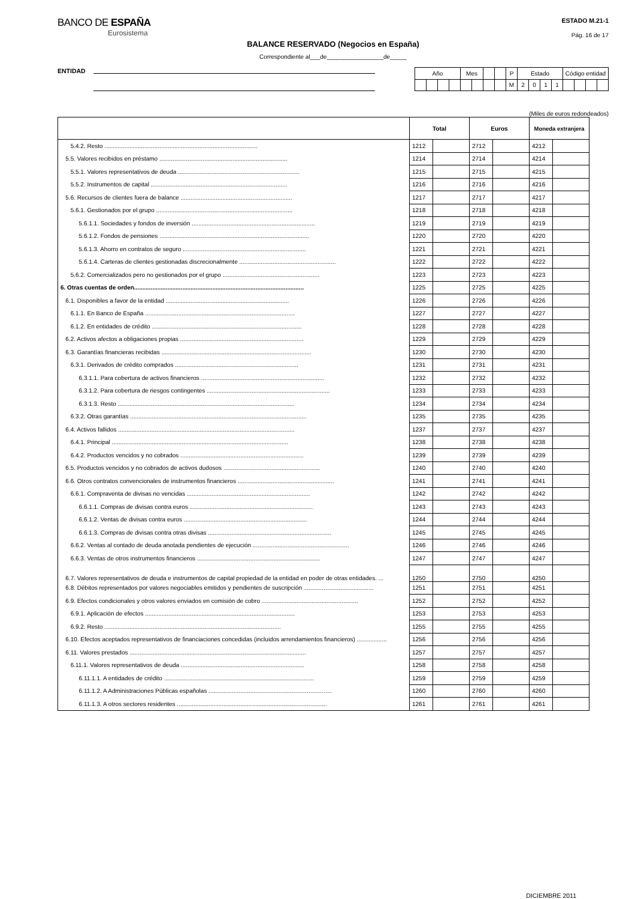BANCO DE ESPAÑA
Eurosistema
ESTADO M.21-1
Pág. 16 de 17
BALANCE RESERVADO (Negocios en España)
Correspondiente al___de_________________de_____
ENTIDAD
| Año | | | | Mes | | | | P | Estado | | | | Código entidad | | | |
| | | | | | | | | M | 2 | 0 | 1 | 1 | | | | |
(Miles de euros redondeados)
| | Total | | Euros | | Moneda extranjera | |
| --- | --- | --- | --- | --- | --- | --- |
| 5.4.2. Resto ............................................................................................ | 1212 | | 2712 | | 4212 | |
| 5.5. Valores recibidos en préstamo ............................................................................. | 1214 | | 2714 | | 4214 | |
| 5.5.1. Valores representativos de deuda ......................................................................... | 1215 | | 2715 | | 4215 | |
| 5.5.2. Instrumentos de capital .................................................................................. | 1216 | | 2716 | | 4216 | |
| 5.6. Recursos de clientes fuera de balance ................................................................... | 1217 | | 2717 | | 4217 | |
| 5.6.1. Gestionados por el grupo .................................................................................. | 1218 | | 2718 | | 4218 | |
| 5.6.1.1. Sociedades y fondos de inversión .......................................................................... | 1219 | | 2719 | | 4219 | |
| 5.6.1.2. Fondos de pensiones .......................................................................................... | 1220 | | 2720 | | 4220 | |
| 5.6.1.3. Ahorro en contratos de seguro .......................................................................... | 1221 | | 2721 | | 4221 | |
| 5.6.1.4. Carteras de clientes gestionadas discrecionalmente .......................................................... | 1222 | | 2722 | | 4222 | |
| 5.6.2. Comercializados pero no gestionados por el grupo .......................................................... | 1223 | | 2723 | | 4223 | |
| 6. Otras cuentas de orden...................................................................................................... | 1225 | | 2725 | | 4225 | |
| 6.1. Disponibles a favor de la entidad .......................................................................... | 1226 | | 2726 | | 4226 | |
| 6.1.1. En Banco de España .......................................................................................... | 1227 | | 2727 | | 4227 | |
| 6.1.2. En entidades de crédito .......................................................................................... | 1228 | | 2728 | | 4228 | |
| 6.2. Activos afectos a obligaciones propias .......................................................................... | 1229 | | 2729 | | 4229 | |
| 6.3. Garantías financieras recibidas .......................................................................................... | 1230 | | 2730 | | 4230 | |
| 6.3.1. Derivados de crédito comprados .......................................................................... | 1231 | | 2731 | | 4231 | |
| 6.3.1.1. Para cobertura de activos financieros .......................................................................... | 1232 | | 2732 | | 4232 | |
| 6.3.1.2. Para cobertura de riesgos contingentes .......................................................................... | 1233 | | 2733 | | 4233 | |
| 6.3.1.3. Resto .......................................................................................................... | 1234 | | 2734 | | 4234 | |
| 6.3.2. Otras garantías .......................................................................................................... | 1235 | | 2735 | | 4235 | |
| 6.4. Activos fallidos .......................................................................................................... | 1237 | | 2737 | | 4237 | |
| 6.4.1. Principal .......................................................................................................... | 1238 | | 2738 | | 4238 | |
| 6.4.2. Productos vencidos y no cobrados .......................................................................... | 1239 | | 2739 | | 4239 | |
| 6.5. Productos vencidos y no cobrados de activos dudosos .......................................................... | 1240 | | 2740 | | 4240 | |
| 6.6. Otros contratos convencionales de instrumentos financieros .......................................................... | 1241 | | 2741 | | 4241 | |
| 6.6.1. Compraventa de divisas no vencidas .......................................................................... | 1242 | | 2742 | | 4242 | |
| 6.6.1.1. Compras de divisas contra euros .......................................................................... | 1243 | | 2743 | | 4243 | |
| 6.6.1.2. Ventas de divisas contra euros .......................................................................... | 1244 | | 2744 | | 4244 | |
| 6.6.1.3. Compras de divisas contra otras divisas .......................................................................... | 1245 | | 2745 | | 4245 | |
| 6.6.2. Ventas al contado de deuda anotada pendientes de ejecución .......................................................... | 1246 | | 2746 | | 4246 | |
| 6.6.3. Ventas de otros instrumentos financieros .......................................................................... | 1247 | | 2747 | | 4247 | |
| 6.7. Valores representativos de deuda e instrumentos de capital propiedad de la entidad en poder de otras entidades. ... | 1250 | | 2750 | | 4250 | |
| 6.8. Débitos representados por valores negociables emitidos y pendientes de suscripción .......................................... | 1251 | | 2751 | | 4251 | |
| 6.9. Efectos condicionales y otros valores enviados en comisión de cobro .......................................................... | 1252 | | 2752 | | 4252 | |
| 6.9.1. Aplicación de efectos .......................................................................................... | 1253 | | 2753 | | 4253 | |
| 6.9.2. Resto .......................................................................................................... | 1255 | | 2755 | | 4255 | |
| 6.10. Efectos aceptados representativos de financiaciones concedidas (incluidos arrendamientos financieros) .................. | 1256 | | 2756 | | 4256 | |
| 6.11. Valores prestados .......................................................................................................... | 1257 | | 2757 | | 4257 | |
| 6.11.1. Valores representativos de deuda .......................................................................... | 1258 | | 2758 | | 4258 | |
| 6.11.1.1. A entidades de crédito .......................................................................................... | 1259 | | 2759 | | 4259 | |
| 6.11.1.2. A Administraciones Públicas españolas .......................................................................... | 1260 | | 2760 | | 4260 | |
| 6.11.1.3. A otros sectores residentes .......................................................................................... | 1261 | | 2761 | | 4261 | |
DICIEMBRE 2011